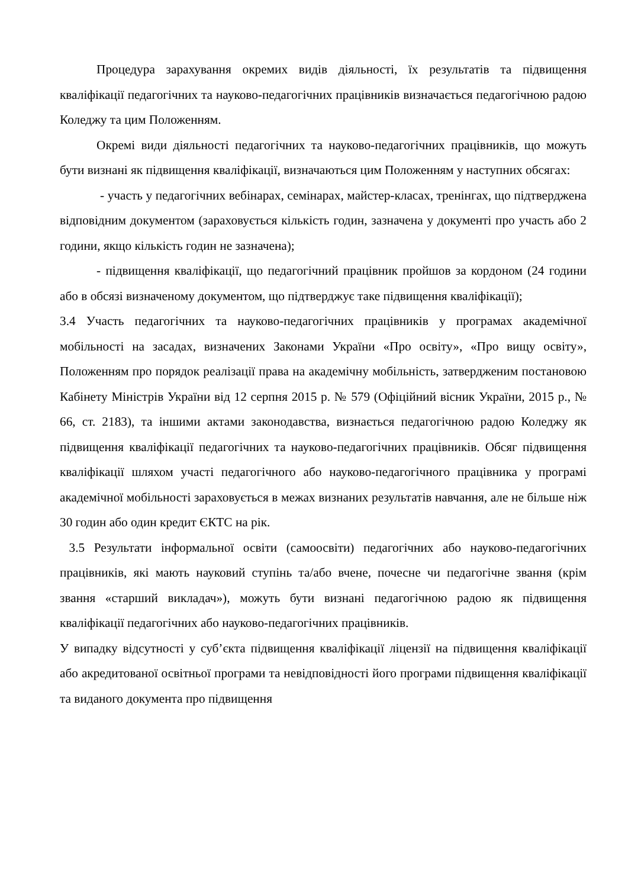Процедура зарахування окремих видів діяльності, їх результатів та підвищення кваліфікації педагогічних та науково-педагогічних працівників визначається педагогічною радою Коледжу та цим Положенням.
Окремі види діяльності педагогічних та науково-педагогічних працівників, що можуть бути визнані як підвищення кваліфікації, визначаються цим Положенням у наступних обсягах:
- участь у педагогічних вебінарах, семінарах, майстер-класах, тренінгах, що підтверджена відповідним документом (зараховується кількість годин, зазначена у документі про участь або 2 години, якщо кількість годин не зазначена);
- підвищення кваліфікації, що педагогічний працівник пройшов за кордоном (24 години або в обсязі визначеному документом, що підтверджує таке підвищення кваліфікації);
3.4 Участь педагогічних та науково-педагогічних працівників у програмах академічної мобільності на засадах, визначених Законами України «Про освіту», «Про вищу освіту», Положенням про порядок реалізації права на академічну мобільність, затвердженим постановою Кабінету Міністрів України від 12 серпня 2015 р. № 579 (Офіційний вісник України, 2015 р., № 66, ст. 2183), та іншими актами законодавства, визнається педагогічною радою Коледжу як підвищення кваліфікації педагогічних та науково-педагогічних працівників. Обсяг підвищення кваліфікації шляхом участі педагогічного або науково-педагогічного працівника у програмі академічної мобільності зараховується в межах визнаних результатів навчання, але не більше ніж 30 годин або один кредит ЄКТС на рік.
3.5 Результати інформальної освіти (самоосвіти) педагогічних або науково-педагогічних працівників, які мають науковий ступінь та/або вчене, почесне чи педагогічне звання (крім звання «старший викладач»), можуть бути визнані педагогічною радою як підвищення кваліфікації педагогічних або науково-педагогічних працівників.
У випадку відсутності у суб’єкта підвищення кваліфікації ліцензії на підвищення кваліфікації або акредитованої освітньої програми та невідповідності його програми підвищення кваліфікації та виданого документа про підвищення